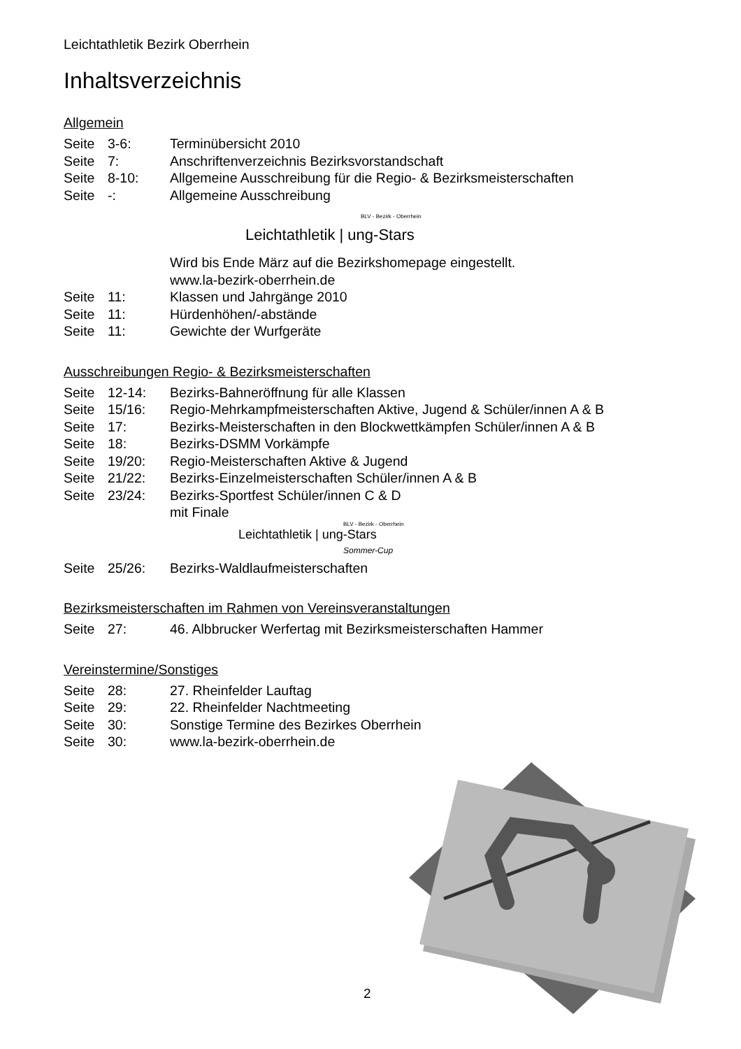Leichtathletik Bezirk Oberrhein
Inhaltsverzeichnis
Allgemein
Seite 3-6: Terminübersicht 2010
Seite 7: Anschriftenverzeichnis Bezirksvorstandschaft
Seite 8-10: Allgemeine Ausschreibung für die Regio- & Bezirksmeisterschaften
Seite -: Allgemeine Ausschreibung
BLV - Bezirk - Oberrhein
Leichtathletik | ung-Stars
Wird bis Ende März auf die Bezirkshomepage eingestellt.
www.la-bezirk-oberrhein.de
Seite 11: Klassen und Jahrgänge 2010
Seite 11: Hürdenhöhen/-abstände
Seite 11: Gewichte der Wurfgeräte
Ausschreibungen Regio- & Bezirksmeisterschaften
Seite 12-14: Bezirks-Bahneröffnung für alle Klassen
Seite 15/16: Regio-Mehrkampfmeisterschaften Aktive, Jugend & Schüler/innen A & B
Seite 17: Bezirks-Meisterschaften in den Blockwettkämpfen Schüler/innen A & B
Seite 18: Bezirks-DSMM Vorkämpfe
Seite 19/20: Regio-Meisterschaften Aktive & Jugend
Seite 21/22: Bezirks-Einzelmeisterschaften Schüler/innen A & B
Seite 23/24: Bezirks-Sportfest Schüler/innen C & D
mit Finale
BLV - Bezirk - Oberrhein
Leichtathletik | ung-Stars
Sommer-Cup
Seite 25/26: Bezirks-Waldlaufmeisterschaften
Bezirksmeisterschaften im Rahmen von Vereinsveranstaltungen
Seite 27: 46. Albbrucker Werfertag mit Bezirksmeisterschaften Hammer
Vereinstermine/Sonstiges
Seite 28: 27. Rheinfelder Lauftag
Seite 29: 22. Rheinfelder Nachtmeeting
Seite 30: Sonstige Termine des Bezirkes Oberrhein
Seite 30: www.la-bezirk-oberrhein.de
2